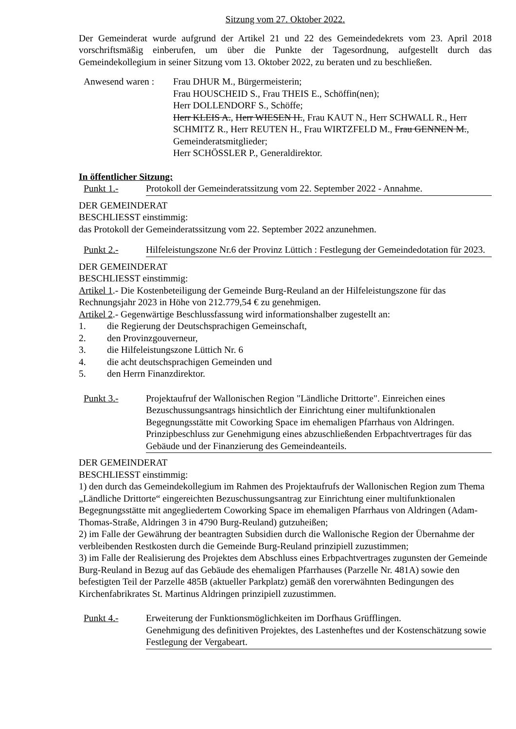Sitzung vom 27. Oktober 2022.
Der Gemeinderat wurde aufgrund der Artikel 21 und 22 des Gemeindedekrets vom 23. April 2018 vorschriftsmäßig einberufen, um über die Punkte der Tagesordnung, aufgestellt durch das Gemeindekollegium in seiner Sitzung vom 13. Oktober 2022, zu beraten und zu beschließen.
Anwesend waren :
Frau DHUR M., Bürgermeisterin;
Frau HOUSCHEID S., Frau THEIS E., Schöffin(nen);
Herr DOLLENDORF S., Schöffe;
Herr KLEIS A., Herr WIESEN H., Frau KAUT N., Herr SCHWALL R., Herr SCHMITZ R., Herr REUTEN H., Frau WIRTZFELD M., Frau GENNEN M., Gemeinderatsmitglieder;
Herr SCHÖSSLER P., Generaldirektor.
In öffentlicher Sitzung:
Punkt 1.- Protokoll der Gemeinderatssitzung vom 22. September 2022 - Annahme.
DER GEMEINDERAT
BESCHLIESST einstimmig:
das Protokoll der Gemeinderatssitzung vom 22. September 2022 anzunehmen.
Punkt 2.- Hilfeleistungszone Nr.6 der Provinz Lüttich : Festlegung der Gemeindedotation für 2023.
DER GEMEINDERAT
BESCHLIESST einstimmig:
Artikel 1.- Die Kostenbeteiligung der Gemeinde Burg-Reuland an der Hilfeleistungszone für das Rechnungsjahr 2023 in Höhe von 212.779,54 € zu genehmigen.
Artikel 2.- Gegenwärtige Beschlussfassung wird informationshalber zugestellt an:
1. die Regierung der Deutschsprachigen Gemeinschaft,
2. den Provinzgouverneur,
3. die Hilfeleistungszone Lüttich Nr. 6
4. die acht deutschsprachigen Gemeinden und
5. den Herrn Finanzdirektor.
Punkt 3.- Projektaufruf der Wallonischen Region "Ländliche Drittorte". Einreichen eines Bezuschussungsantrags hinsichtlich der Einrichtung einer multifunktionalen Begegnungsstätte mit Coworking Space im ehemaligen Pfarrhaus von Aldringen. Prinzipbeschluss zur Genehmigung eines abzuschließenden Erbpachtvertrages für das Gebäude und der Finanzierung des Gemeindeanteils.
DER GEMEINDERAT
BESCHLIESST einstimmig:
1) den durch das Gemeindekollegium im Rahmen des Projektaufrufs der Wallonischen Region zum Thema „Ländliche Drittorte“ eingereichten Bezuschussungsantrag zur Einrichtung einer multifunktionalen Begegnungsstätte mit angegliedertem Coworking Space im ehemaligen Pfarrhaus von Aldringen (Adam-Thomas-Straße, Aldringen 3 in 4790 Burg-Reuland) gutzuheißen;
2) im Falle der Gewährung der beantragten Subsidien durch die Wallonische Region der Übernahme der verbleibenden Restkosten durch die Gemeinde Burg-Reuland prinzipiell zuzustimmen;
3) im Falle der Realisierung des Projektes dem Abschluss eines Erbpachtvertrages zugunsten der Gemeinde Burg-Reuland in Bezug auf das Gebäude des ehemaligen Pfarrhauses (Parzelle Nr. 481A) sowie den befestigten Teil der Parzelle 485B (aktueller Parkplatz) gemäß den vorerwähnten Bedingungen des Kirchenfabrikrates St. Martinus Aldringen prinzipiell zuzustimmen.
Punkt 4.- Erweiterung der Funktionsmöglichkeiten im Dorfhaus Grüfflingen.
Genehmigung des definitiven Projektes, des Lastenheftes und der Kostenschätzung sowie Festlegung der Vergabeart.